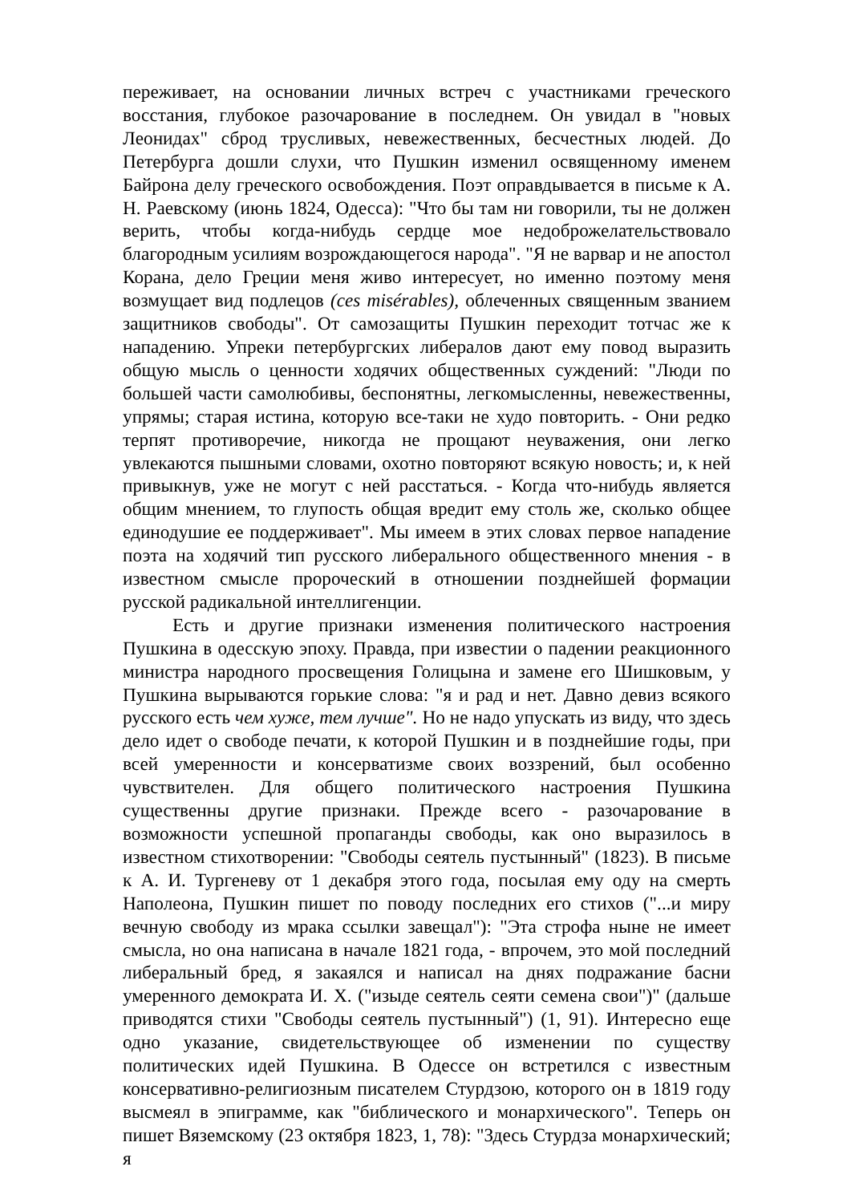переживает, на основании личных встреч с участниками греческого восстания, глубокое разочарование в последнем. Он увидал в "новых Леонидах" сброд трусливых, невежественных, бесчестных людей. До Петербурга дошли слухи, что Пушкин изменил освященному именем Байрона делу греческого освобождения. Поэт оправдывается в письме к А. Н. Раевскому (июнь 1824, Одесса): "Что бы там ни говорили, ты не должен верить, чтобы когда-нибудь сердце мое недоброжелательствовало благородным усилиям возрождающегося народа". "Я не варвар и не апостол Корана, дело Греции меня живо интересует, но именно поэтому меня возмущает вид подлецов (ces misérables), облеченных священным званием защитников свободы". От самозащиты Пушкин переходит тотчас же к нападению. Упреки петербургских либералов дают ему повод выразить общую мысль о ценности ходячих общественных суждений: "Люди по большей части самолюбивы, беспонятны, легкомысленны, невежественны, упрямы; старая истина, которую все-таки не худо повторить. - Они редко терпят противоречие, никогда не прощают неуважения, они легко увлекаются пышными словами, охотно повторяют всякую новость; и, к ней привыкнув, уже не могут с ней расстаться. - Когда что-нибудь является общим мнением, то глупость общая вредит ему столь же, сколько общее единодушие ее поддерживает". Мы имеем в этих словах первое нападение поэта на ходячий тип русского либерального общественного мнения - в известном смысле пророческий в отношении позднейшей формации русской радикальной интеллигенции.
Есть и другие признаки изменения политического настроения Пушкина в одесскую эпоху. Правда, при известии о падении реакционного министра народного просвещения Голицына и замене его Шишковым, у Пушкина вырываются горькие слова: "я и рад и нет. Давно девиз всякого русского есть чем хуже, тем лучше". Но не надо упускать из виду, что здесь дело идет о свободе печати, к которой Пушкин и в позднейшие годы, при всей умеренности и консерватизме своих воззрений, был особенно чувствителен. Для общего политического настроения Пушкина существенны другие признаки. Прежде всего - разочарование в возможности успешной пропаганды свободы, как оно выразилось в известном стихотворении: "Свободы сеятель пустынный" (1823). В письме к А. И. Тургеневу от 1 декабря этого года, посылая ему оду на смерть Наполеона, Пушкин пишет по поводу последних его стихов ("...и миру вечную свободу из мрака ссылки завещал"): "Эта строфа ныне не имеет смысла, но она написана в начале 1821 года, - впрочем, это мой последний либеральный бред, я закаялся и написал на днях подражание басни умеренного демократа И. X. ("изыде сеятель сеяти семена свои")" (дальше приводятся стихи "Свободы сеятель пустынный") (1, 91). Интересно еще одно указание, свидетельствующее об изменении по существу политических идей Пушкина. В Одессе он встретился с известным консервативно-религиозным писателем Стурдзою, которого он в 1819 году высмеял в эпиграмме, как "библического и монархического". Теперь он пишет Вяземскому (23 октября 1823, 1, 78): "Здесь Стурдза монархический; я